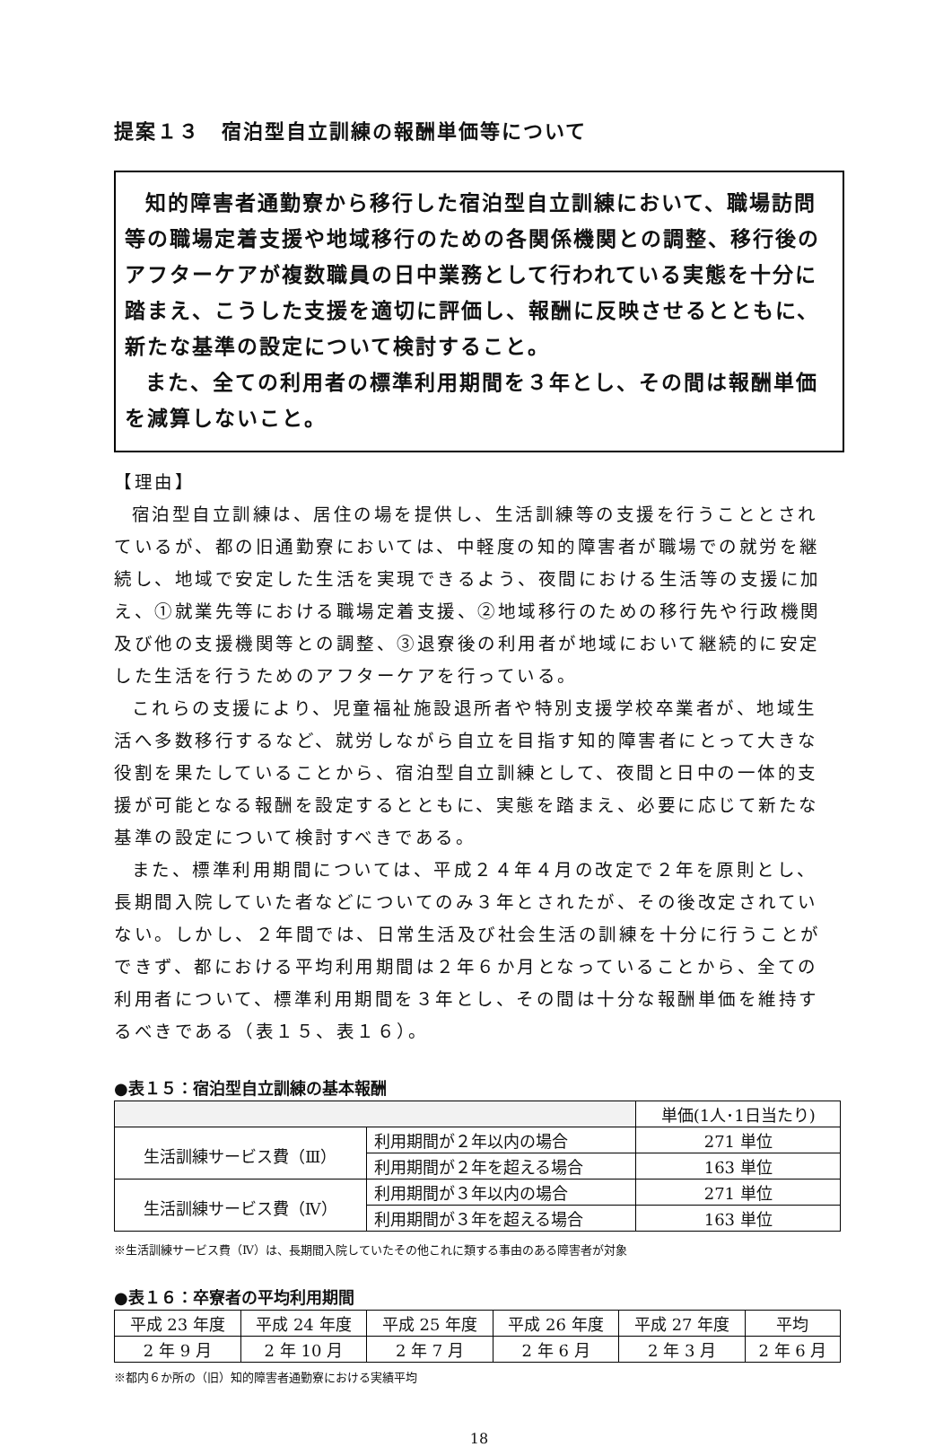提案１３　宿泊型自立訓練の報酬単価等について
知的障害者通勤寮から移行した宿泊型自立訓練において、職場訪問等の職場定着支援や地域移行のための各関係機関との調整、移行後のアフターケアが複数職員の日中業務として行われている実態を十分に踏まえ、こうした支援を適切に評価し、報酬に反映させるとともに、新たな基準の設定について検討すること。
また、全ての利用者の標準利用期間を３年とし、その間は報酬単価を減算しないこと。
【理由】
宿泊型自立訓練は、居住の場を提供し、生活訓練等の支援を行うこととされているが、都の旧通勤寮においては、中軽度の知的障害者が職場での就労を継続し、地域で安定した生活を実現できるよう、夜間における生活等の支援に加え、①就業先等における職場定着支援、②地域移行のための移行先や行政機関及び他の支援機関等との調整、③退寮後の利用者が地域において継続的に安定した生活を行うためのアフターケアを行っている。
これらの支援により、児童福祉施設退所者や特別支援学校卒業者が、地域生活へ多数移行するなど、就労しながら自立を目指す知的障害者にとって大きな役割を果たしていることから、宿泊型自立訓練として、夜間と日中の一体的支援が可能となる報酬を設定するとともに、実態を踏まえ、必要に応じて新たな基準の設定について検討すべきである。
また、標準利用期間については、平成２４年４月の改定で２年を原則とし、長期間入院していた者などについてのみ３年とされたが、その後改定されていない。しかし、２年間では、日常生活及び社会生活の訓練を十分に行うことができず、都における平均利用期間は２年６か月となっていることから、全ての利用者について、標準利用期間を３年とし、その間は十分な報酬単価を維持するべきである（表１５、表１６）。
●表１５：宿泊型自立訓練の基本報酬
| | | 単価(1人･1日当たり) |
| --- | --- | --- |
| 生活訓練サービス費（Ⅲ） | 利用期間が２年以内の場合 | 271 単位 |
| | 利用期間が２年を超える場合 | 163 単位 |
| 生活訓練サービス費（Ⅳ） | 利用期間が３年以内の場合 | 271 単位 |
| | 利用期間が３年を超える場合 | 163 単位 |
※生活訓練サービス費（Ⅳ）は、長期間入院していたその他これに類する事由のある障害者が対象
●表１６：卒寮者の平均利用期間
| 平成 23 年度 | 平成 24 年度 | 平成 25 年度 | 平成 26 年度 | 平成 27 年度 | 平均 |
| --- | --- | --- | --- | --- | --- |
| 2 年 9 月 | 2 年 10 月 | 2 年 7 月 | 2 年 6 月 | 2 年 3 月 | 2 年 6 月 |
※都内６か所の（旧）知的障害者通勤寮における実績平均
18